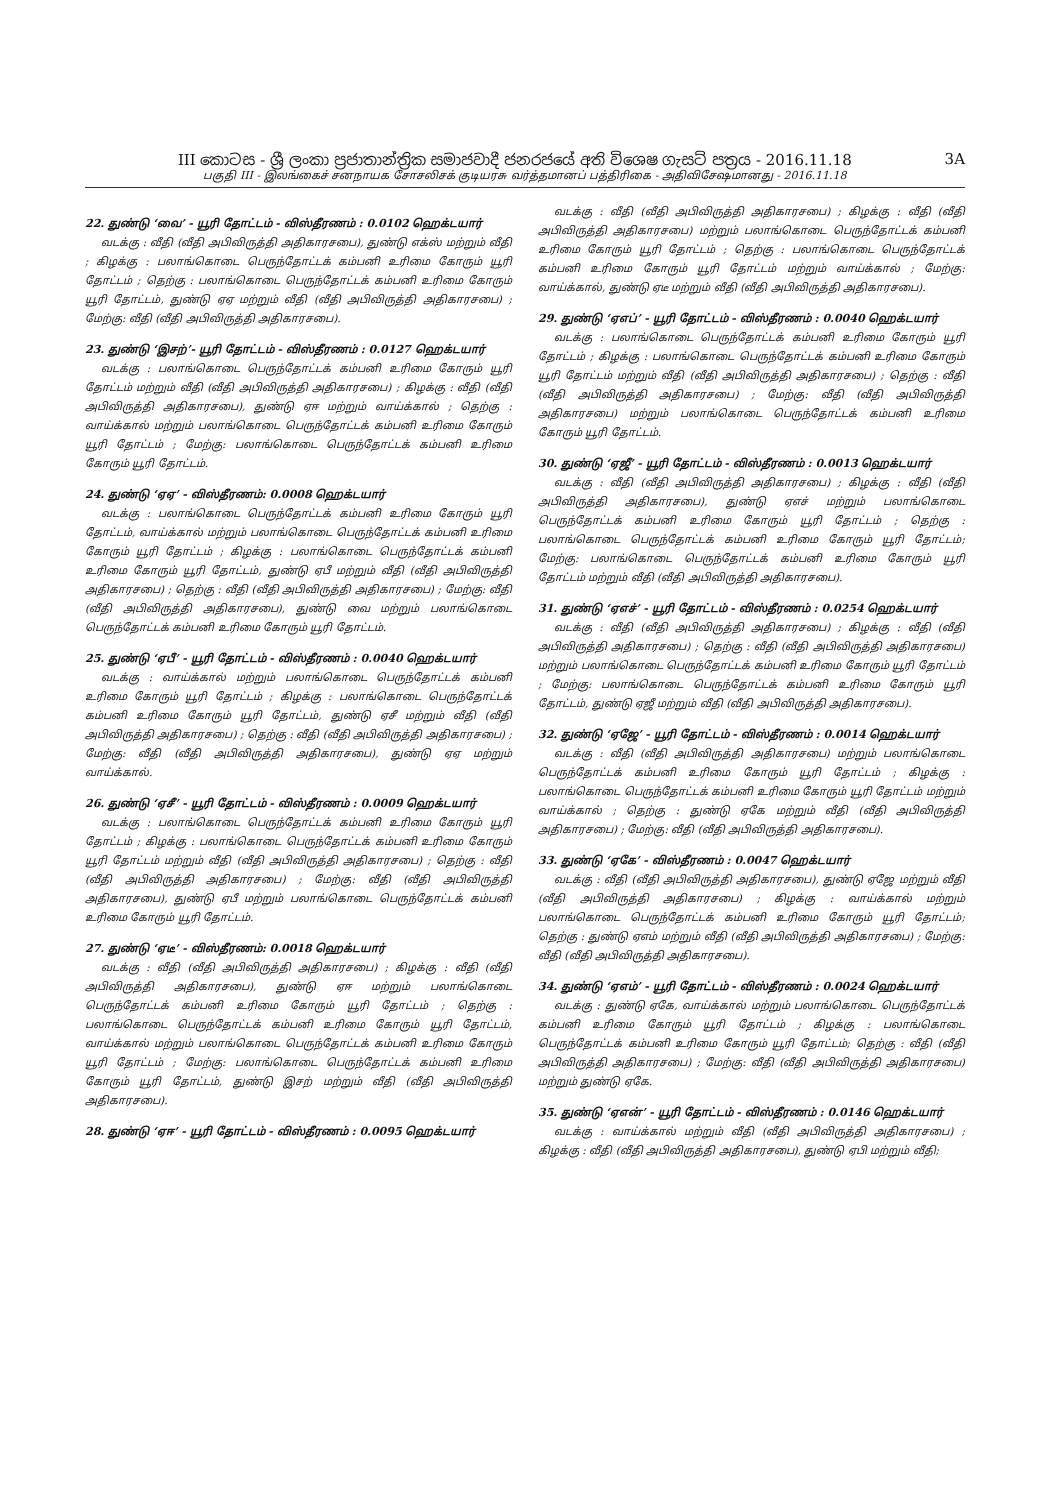III කොටස - ශ්‍රී ලංකා ප්‍රජාතාන්ත්‍රික සමාජවාදී ජනරජයේ අති විශෙෂ ගැසට් පත්‍රය - 2016.11.18 3A
பகுதி III - இலங்கைச் சனநாயக சோசலிசக் குடியரசு வர்த்தமானப் பத்திரிகை - அதிவிசேஷமானது - 2016.11.18
22. துண்டு ‘வை’ - யூரி தோட்டம் - விஸ்தீரணம் : 0.0102 ஹெக்டயார்
வடக்கு : வீதி (வீதி அபிவிருத்தி அதிகாரசபை), துண்டு எக்ஸ் மற்றும் வீதி ; கிழக்கு : பலாங்கொடை பெருந்தோட்டக் கம்பனி உரிமை கோரும் யூரி தோட்டம் ; தெற்கு : பலாங்கொடை பெருந்தோட்டக் கம்பனி உரிமை கோரும் யூரி தோட்டம், துண்டு ஏஏ மற்றும் வீதி (வீதி அபிவிருத்தி அதிகாரசபை) ; மேற்கு: வீதி (வீதி அபிவிருத்தி அதிகாரசபை).
23. துண்டு ‘இசற்’- யூரி தோட்டம் - விஸ்தீரணம் : 0.0127 ஹெக்டயார்
வடக்கு : பலாங்கொடை பெருந்தோட்டக் கம்பனி உரிமை கோரும் யூரி தோட்டம் மற்றும் வீதி (வீதி அபிவிருத்தி அதிகாரசபை) ; கிழக்கு : வீதி (வீதி அபிவிருத்தி அதிகாரசபை), துண்டு ஏஈ மற்றும் வாய்க்கால் ; தெற்கு : வாய்க்கால் மற்றும் பலாங்கொடை பெருந்தோட்டக் கம்பனி உரிமை கோரும் யூரி தோட்டம் ; மேற்கு: பலாங்கொடை பெருந்தோட்டக் கம்பனி உரிமை கோரும் யூரி தோட்டம்.
24. துண்டு ‘ஏஏ’ - விஸ்தீரணம்: 0.0008 ஹெக்டயார்
வடக்கு : பலாங்கொடை பெருந்தோட்டக் கம்பனி உரிமை கோரும் யூரி தோட்டம், வாய்க்கால் மற்றும் பலாங்கொடை பெருந்தோட்டக் கம்பனி உரிமை கோரும் யூரி தோட்டம் ; கிழக்கு : பலாங்கொடை பெருந்தோட்டக் கம்பனி உரிமை கோரும் யூரி தோட்டம், துண்டு ஏபீ மற்றும் வீதி (வீதி அபிவிருத்தி அதிகாரசபை) ; தெற்கு : வீதி (வீதி அபிவிருத்தி அதிகாரசபை) ; மேற்கு: வீதி (வீதி அபிவிருத்தி அதிகாரசபை), துண்டு வை மற்றும் பலாங்கொடை பெருந்தோட்டக் கம்பனி உரிமை கோரும் யூரி தோட்டம்.
25. துண்டு ‘ஏபீ’ - யூரி தோட்டம் - விஸ்தீரணம் : 0.0040 ஹெக்டயார்
வடக்கு : வாய்க்கால் மற்றும் பலாங்கொடை பெருந்தோட்டக் கம்பனி உரிமை கோரும் யூரி தோட்டம் ; கிழக்கு : பலாங்கொடை பெருந்தோட்டக் கம்பனி உரிமை கோரும் யூரி தோட்டம், துண்டு ஏசீ மற்றும் வீதி (வீதி அபிவிருத்தி அதிகாரசபை) ; தெற்கு : வீதி (வீதி அபிவிருத்தி அதிகாரசபை) ; மேற்கு: வீதி (வீதி அபிவிருத்தி அதிகாரசபை), துண்டு ஏஏ மற்றும் வாய்க்கால்.
26. துண்டு ‘ஏசீ’ - யூரி தோட்டம் - விஸ்தீரணம் : 0.0009 ஹெக்டயார்
வடக்கு : பலாங்கொடை பெருந்தோட்டக் கம்பனி உரிமை கோரும் யூரி தோட்டம் ; கிழக்கு : பலாங்கொடை பெருந்தோட்டக் கம்பனி உரிமை கோரும் யூரி தோட்டம் மற்றும் வீதி (வீதி அபிவிருத்தி அதிகாரசபை) ; தெற்கு : வீதி (வீதி அபிவிருத்தி அதிகாரசபை) ; மேற்கு: வீதி (வீதி அபிவிருத்தி அதிகாரசபை), துண்டு ஏபீ மற்றும் பலாங்கொடை பெருந்தோட்டக் கம்பனி உரிமை கோரும் யூரி தோட்டம்.
27. துண்டு ‘ஏடீ’ - விஸ்தீரணம்: 0.0018 ஹெக்டயார்
வடக்கு : வீதி (வீதி அபிவிருத்தி அதிகாரசபை) ; கிழக்கு : வீதி (வீதி அபிவிருத்தி அதிகாரசபை), துண்டு ஏஈ மற்றும் பலாங்கொடை பெருந்தோட்டக் கம்பனி உரிமை கோரும் யூரி தோட்டம் ; தெற்கு : பலாங்கொடை பெருந்தோட்டக் கம்பனி உரிமை கோரும் யூரி தோட்டம், வாய்க்கால் மற்றும் பலாங்கொடை பெருந்தோட்டக் கம்பனி உரிமை கோரும் யூரி தோட்டம் ; மேற்கு: பலாங்கொடை பெருந்தோட்டக் கம்பனி உரிமை கோரும் யூரி தோட்டம், துண்டு இசற் மற்றும் வீதி (வீதி அபிவிருத்தி அதிகாரசபை).
28. துண்டு ‘ஏஈ’ - யூரி தோட்டம் - விஸ்தீரணம் : 0.0095 ஹெக்டயார்
வடக்கு : வீதி (வீதி அபிவிருத்தி அதிகாரசபை) ; கிழக்கு : வீதி (வீதி அபிவிருத்தி அதிகாரசபை) மற்றும் பலாங்கொடை பெருந்தோட்டக் கம்பனி உரிமை கோரும் யூரி தோட்டம் ; தெற்கு : பலாங்கொடை பெருந்தோட்டக் கம்பனி உரிமை கோரும் யூரி தோட்டம் மற்றும் வாய்க்கால் ; மேற்கு: வாய்க்கால், துண்டு ஏடீ மற்றும் வீதி (வீதி அபிவிருத்தி அதிகாரசபை).
29. துண்டு ‘ஏஎப்’ - யூரி தோட்டம் - விஸ்தீரணம் : 0.0040 ஹெக்டயார்
வடக்கு : பலாங்கொடை பெருந்தோட்டக் கம்பனி உரிமை கோரும் யூரி தோட்டம் ; கிழக்கு : பலாங்கொடை பெருந்தோட்டக் கம்பனி உரிமை கோரும் யூரி தோட்டம் மற்றும் வீதி (வீதி அபிவிருத்தி அதிகாரசபை) ; தெற்கு : வீதி (வீதி அபிவிருத்தி அதிகாரசபை) ; மேற்கு: வீதி (வீதி அபிவிருத்தி அதிகாரசபை) மற்றும் பலாங்கொடை பெருந்தோட்டக் கம்பனி உரிமை கோரும் யூரி தோட்டம்.
30. துண்டு ‘ஏஜீ’ - யூரி தோட்டம் - விஸ்தீரணம் : 0.0013 ஹெக்டயார்
வடக்கு : வீதி (வீதி அபிவிருத்தி அதிகாரசபை) ; கிழக்கு : வீதி (வீதி அபிவிருத்தி அதிகாரசபை), துண்டு ஏஎச் மற்றும் பலாங்கொடை பெருந்தோட்டக் கம்பனி உரிமை கோரும் யூரி தோட்டம் ; தெற்கு : பலாங்கொடை பெருந்தோட்டக் கம்பனி உரிமை கோரும் யூரி தோட்டம்; மேற்கு: பலாங்கொடை பெருந்தோட்டக் கம்பனி உரிமை கோரும் யூரி தோட்டம் மற்றும் வீதி (வீதி அபிவிருத்தி அதிகாரசபை).
31. துண்டு ‘ஏஎச்’ - யூரி தோட்டம் - விஸ்தீரணம் : 0.0254 ஹெக்டயார்
வடக்கு : வீதி (வீதி அபிவிருத்தி அதிகாரசபை) ; கிழக்கு : வீதி (வீதி அபிவிருத்தி அதிகாரசபை) ; தெற்கு : வீதி (வீதி அபிவிருத்தி அதிகாரசபை) மற்றும் பலாங்கொடை பெருந்தோட்டக் கம்பனி உரிமை கோரும் யூரி தோட்டம் ; மேற்கு: பலாங்கொடை பெருந்தோட்டக் கம்பனி உரிமை கோரும் யூரி தோட்டம், துண்டு ஏஜீ மற்றும் வீதி (வீதி அபிவிருத்தி அதிகாரசபை).
32. துண்டு ‘ஏஜே’ - யூரி தோட்டம் - விஸ்தீரணம் : 0.0014 ஹெக்டயார்
வடக்கு : வீதி (வீதி அபிவிருத்தி அதிகாரசபை) மற்றும் பலாங்கொடை பெருந்தோட்டக் கம்பனி உரிமை கோரும் யூரி தோட்டம் ; கிழக்கு : பலாங்கொடை பெருந்தோட்டக் கம்பனி உரிமை கோரும் யூரி தோட்டம் மற்றும் வாய்க்கால் ; தெற்கு : துண்டு ஏகே மற்றும் வீதி (வீதி அபிவிருத்தி அதிகாரசபை) ; மேற்கு: வீதி (வீதி அபிவிருத்தி அதிகாரசபை).
33. துண்டு ‘ஏகே’ - விஸ்தீரணம் : 0.0047 ஹெக்டயார்
வடக்கு : வீதி (வீதி அபிவிருத்தி அதிகாரசபை), துண்டு ஏஜே மற்றும் வீதி (வீதி அபிவிருத்தி அதிகாரசபை) ; கிழக்கு : வாய்க்கால் மற்றும் பலாங்கொடை பெருந்தோட்டக் கம்பனி உரிமை கோரும் யூரி தோட்டம்; தெற்கு : துண்டு ஏஎம் மற்றும் வீதி (வீதி அபிவிருத்தி அதிகாரசபை) ; மேற்கு: வீதி (வீதி அபிவிருத்தி அதிகாரசபை).
34. துண்டு ‘ஏஎம்’ - யூரி தோட்டம் - விஸ்தீரணம் : 0.0024 ஹெக்டயார்
வடக்கு : துண்டு ஏகே, வாய்க்கால் மற்றும் பலாங்கொடை பெருந்தோட்டக் கம்பனி உரிமை கோரும் யூரி தோட்டம் ; கிழக்கு : பலாங்கொடை பெருந்தோட்டக் கம்பனி உரிமை கோரும் யூரி தோட்டம்; தெற்கு : வீதி (வீதி அபிவிருத்தி அதிகாரசபை) ; மேற்கு: வீதி (வீதி அபிவிருத்தி அதிகாரசபை) மற்றும் துண்டு ஏகே.
35. துண்டு ‘ஏஎன்’ - யூரி தோட்டம் - விஸ்தீரணம் : 0.0146 ஹெக்டயார்
வடக்கு : வாய்க்கால் மற்றும் வீதி (வீதி அபிவிருத்தி அதிகாரசபை) ; கிழக்கு : வீதி (வீதி அபிவிருத்தி அதிகாரசபை), துண்டு ஏபி மற்றும் வீதி;